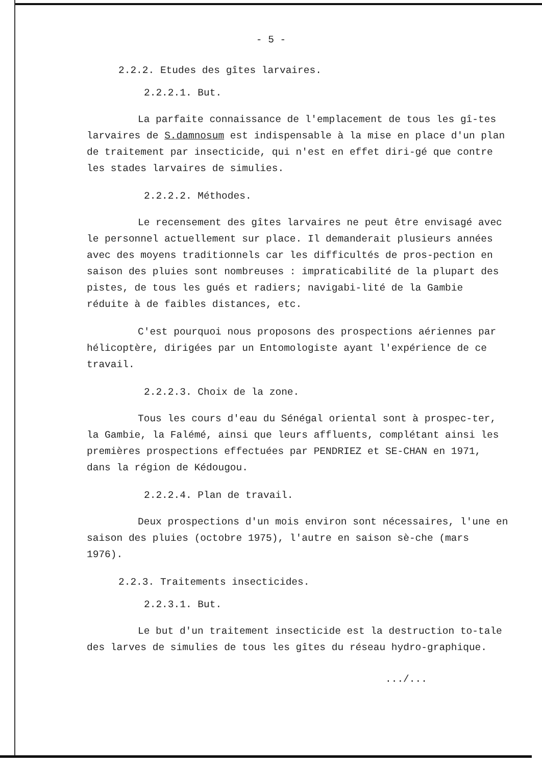- 5 -
2.2.2. Etudes des gîtes larvaires.
2.2.2.1. But.
La parfaite connaissance de l'emplacement de tous les gî-tes larvaires de S.damnosum est indispensable à la mise en place d'un plan de traitement par insecticide, qui n'est en effet diri-gé que contre les stades larvaires de simulies.
2.2.2.2. Méthodes.
Le recensement des gîtes larvaires ne peut être envisagé avec le personnel actuellement sur place. Il demanderait plusieurs années avec des moyens traditionnels car les difficultés de pros-pection en saison des pluies sont nombreuses : impraticabilité de la plupart des pistes, de tous les gués et radiers; navigabi-lité de la Gambie réduite à de faibles distances, etc.
C'est pourquoi nous proposons des prospections aériennes par hélicoptère, dirigées par un Entomologiste ayant l'expérience de ce travail.
2.2.2.3. Choix de la zone.
Tous les cours d'eau du Sénégal oriental sont à prospec-ter, la Gambie, la Falémé, ainsi que leurs affluents, complétant ainsi les premières prospections effectuées par PENDRIEZ et SE-CHAN en 1971, dans la région de Kédougou.
2.2.2.4. Plan de travail.
Deux prospections d'un mois environ sont nécessaires, l'une en saison des pluies (octobre 1975), l'autre en saison sè-che (mars 1976).
2.2.3. Traitements insecticides.
2.2.3.1. But.
Le but d'un traitement insecticide est la destruction to-tale des larves de simulies de tous les gîtes du réseau hydro-graphique.
.../...